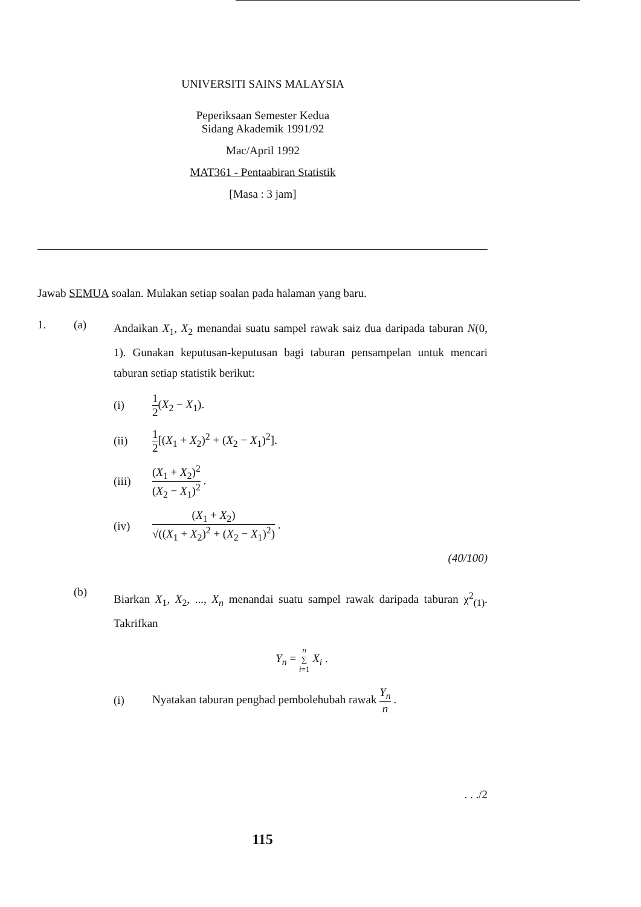UNIVERSITI SAINS MALAYSIA
Peperiksaan Semester Kedua
Sidang Akademik 1991/92
Mac/April 1992
MAT361 - Pentaabiran Statistik
[Masa : 3 jam]
Jawab SEMUA soalan. Mulakan setiap soalan pada halaman yang baru.
1. (a)
Andaikan X<sub>1</sub>, X<sub>2</sub> menandai suatu sampel rawak saiz dua daripada taburan N(0, 1). Gunakan keputusan-keputusan bagi taburan pensampelan untuk mencari taburan setiap statistik berikut:
(i) 1 2(X<sub>2</sub> − X<sub>1</sub>).
(ii) 1 2[(X<sub>1</sub> + X<sub>2</sub>)<sup>2</sup> + (X<sub>2</sub> − X<sub>1</sub>)<sup>2</sup>].
(iii) (X<sub>1</sub> + X<sub>2</sub>)<sup>2</sup> (X<sub>2</sub> − X<sub>1</sub>)<sup>2</sup> .
(iv)
(X<sub>1</sub> + X<sub>2</sub>) √((X<sub>1</sub> + X<sub>2</sub>)<sup>2</sup> + (X<sub>2</sub> − X<sub>1</sub>)<sup>2</sup>) .
(40/100)
(b)
Biarkan X<sub>1</sub>, X<sub>2</sub>, ..., X<sub>n</sub> menandai suatu sampel rawak daripada taburan χ<sup>2</sup><sub>(1)</sub>. Takrifkan
Y<sub>n</sub> = n ∑
i=1 X<sub>i</sub> .
(i)
Nyatakan taburan penghad pembolehubah rawak Y<sub>n</sub> n .
. . ./2
115